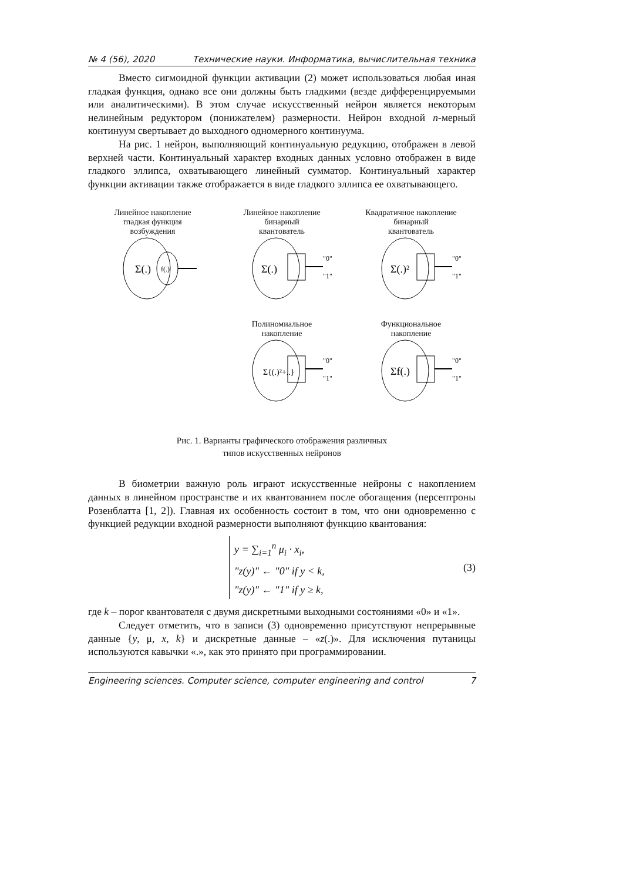№ 4 (56), 2020 Технические науки. Информатика, вычислительная техника
Вместо сигмоидной функции активации (2) может использоваться любая иная гладкая функция, однако все они должны быть гладкими (везде дифференцируемыми или аналитическими). В этом случае искусственный нейрон является некоторым нелинейным редуктором (понижателем) размерности. Нейрон входной n-мерный континуум свертывает до выходного одномерного континуума.
На рис. 1 нейрон, выполняющий континуальную редукцию, отображен в левой верхней части. Континуальный характер входных данных условно отображен в виде гладкого эллипса, охватывающего линейный сумматор. Континуальный характер функции активации также отображается в виде гладкого эллипса ее охватывающего.
Линейное накопление
гладкая функция
возбуждения
Σ(.)
f(.)
Линейное накопление
бинарный
квантователь
Σ(.)
"0"
"1"
Квадратичное накопление
бинарный
квантователь
Σ(.)²
"0"
"1"
Полиномиальное
накопление
Σ{(.)²+..}
"0"
"1"
Функциональное
накопление
Σf(.)
"0"
"1"
Рис. 1. Варианты графического отображения различных
типов искусственных нейронов
В биометрии важную роль играют искусственные нейроны с накоплением данных в линейном пространстве и их квантованием после обогащения (персептроны Розенблатта [1, 2]). Главная их особенность состоит в том, что они одновременно с функцией редукции входной размерности выполняют функцию квантования:
y = ∑<sub>i=1</sub><sup>n</sup> μ<sub>i</sub> · x<sub>i</sub>,
"z(y)" ← "0" if y < k,
"z(y)" ← "1" if y ≥ k,
(3)
где k – порог квантователя с двумя дискретными выходными состояниями «0» и «1».
Следует отметить, что в записи (3) одновременно присутствуют непрерывные данные {y, μ, x, k} и дискретные данные – «z(.)». Для исключения путаницы используются кавычки «.», как это принято при программировании.
Engineering sciences. Computer science, computer engineering and control 7